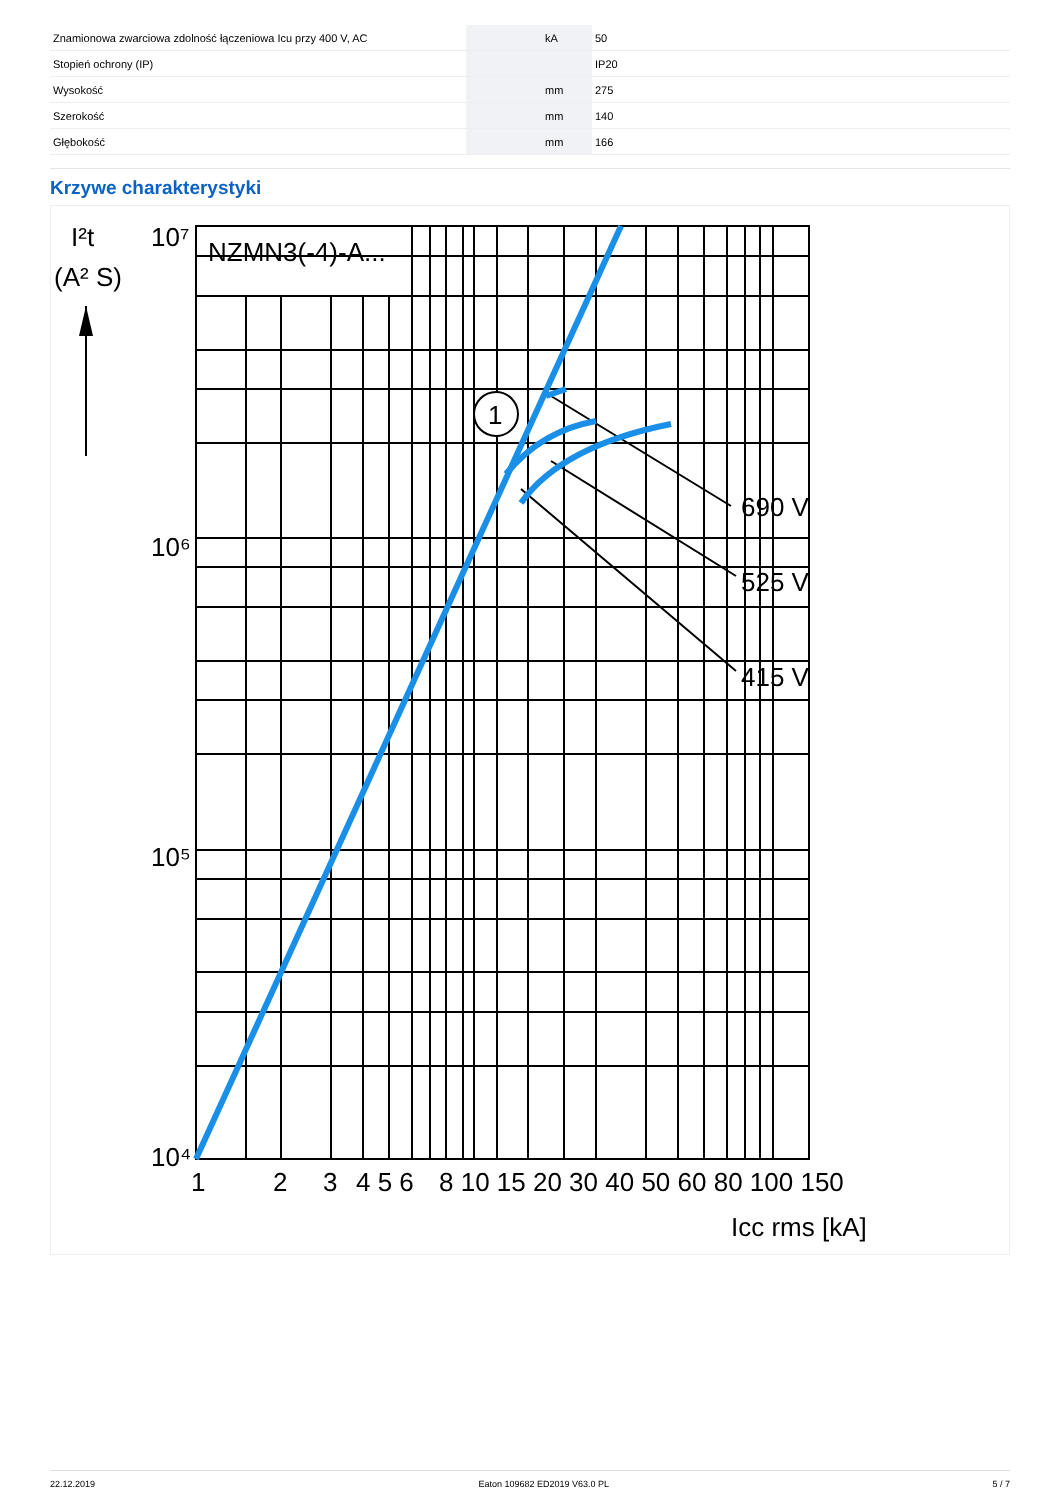| Znamionowa zwarciowa zdolność łączeniowa Icu przy 400 V, AC | | kA | 50 |
| Stopień ochrony (IP) | | | IP20 |
| Wysokość | | mm | 275 |
| Szerokość | | mm | 140 |
| Głębokość | | mm | 166 |
Krzywe charakterystyki
1
NZMN3(-4)-A...
690 V
525 V
415 V
I²t
(A² S)
10⁷
10⁶
10⁵
10⁴
1
2
3
4 5 6
8 10 15 20 30 40 50 60 80 100 150
Icc rms [kA]
22.12.2019 Eaton 109682 ED2019 V63.0 PL 5 / 7